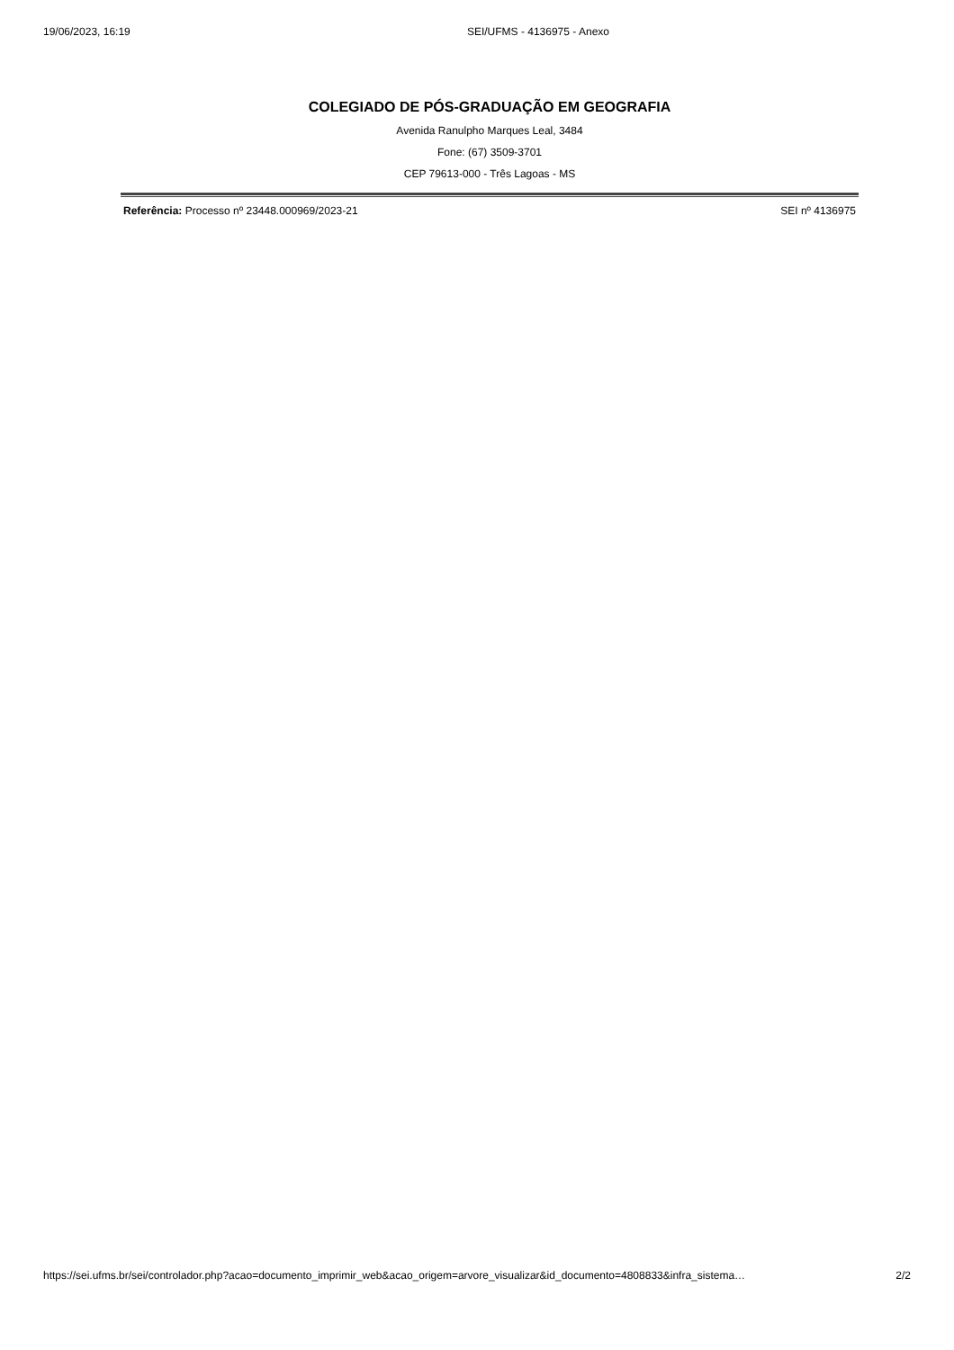19/06/2023, 16:19 SEI/UFMS - 4136975 - Anexo
COLEGIADO DE PÓS-GRADUAÇÃO EM GEOGRAFIA
Avenida Ranulpho Marques Leal, 3484
Fone: (67) 3509-3701
CEP 79613-000 - Três Lagoas - MS
Referência: Processo nº 23448.000969/2023-21 SEI nº 4136975
https://sei.ufms.br/sei/controlador.php?acao=documento_imprimir_web&acao_origem=arvore_visualizar&id_documento=4808833&infra_sistema… 2/2